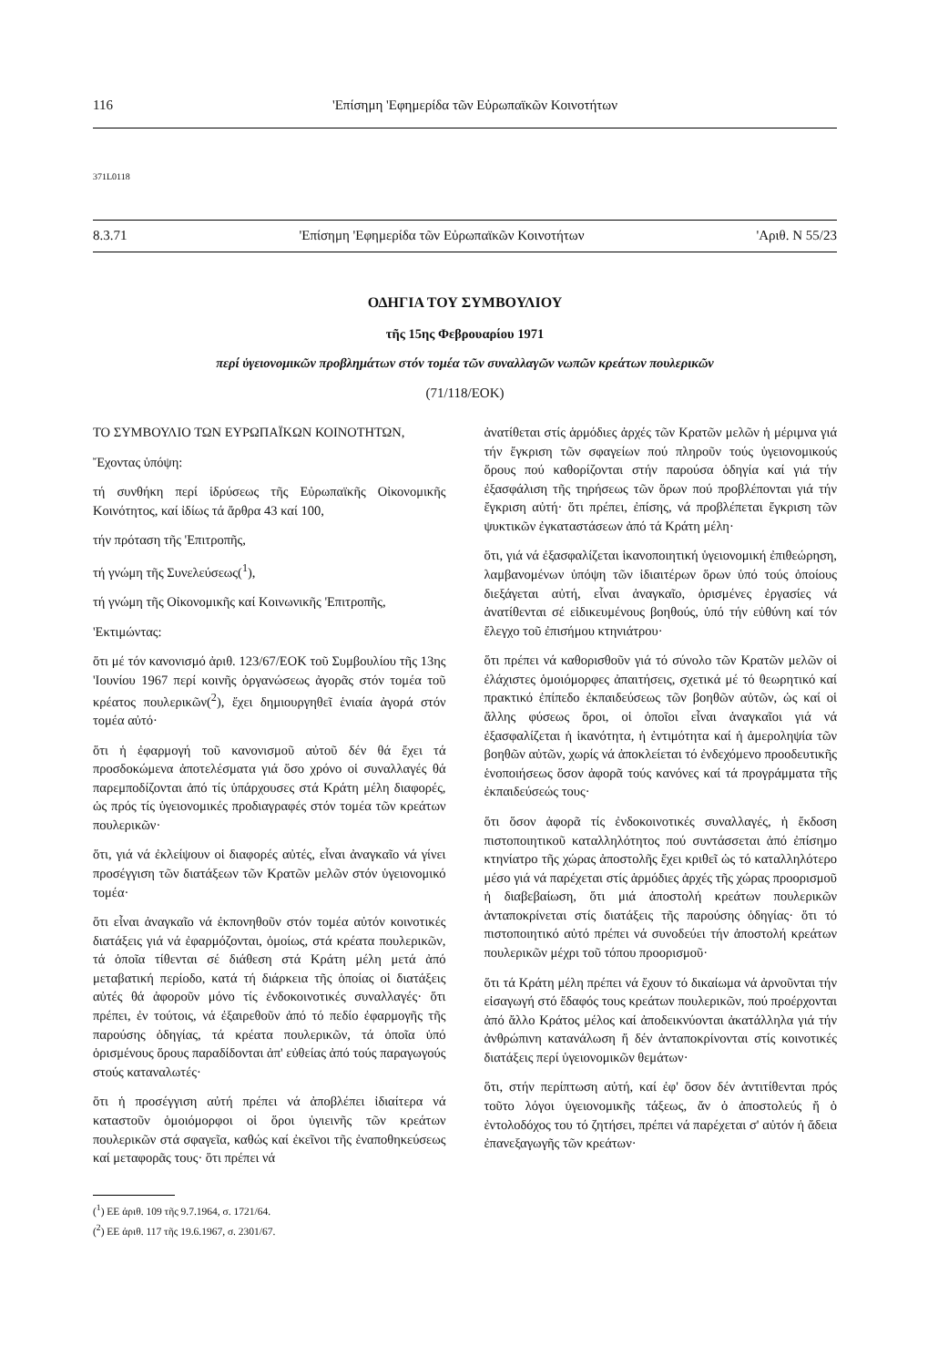116 'Επίσημη 'Εφημερίδα τῶν Εὐρωπαϊκῶν Κοινοτήτων
371L0118
8.3.71 'Επίσημη 'Εφημερίδα τῶν Εὐρωπαϊκῶν Κοινοτήτων 'Αριθ. Ν 55/23
ΟΔΗΓΙΑ ΤΟΥ ΣΥΜΒΟΥΛΙΟΥ
τῆς 15ης Φεβρουαρίου 1971
περί ὑγειονομικῶν προβλημάτων στόν τομέα τῶν συναλλαγῶν νωπῶν κρεάτων πουλερικῶν
(71/118/ΕΟΚ)
ΤΟ ΣΥΜΒΟΥΛΙΟ ΤΩΝ ΕΥΡΩΠΑΪΚΩΝ ΚΟΙΝΟΤΗΤΩΝ,
Ἔχοντας ὑπόψη:
τή συνθήκη περί ἱδρύσεως τῆς Εὐρωπαϊκῆς Οἰκονομικῆς Κοινότητος, καί ἰδίως τά ἄρθρα 43 καί 100,
τήν πρόταση τῆς 'Επιτροπῆς,
τή γνώμη τῆς Συνελεύσεως(<sup>1</sup>),
τή γνώμη τῆς Οἰκονομικῆς καί Κοινωνικῆς 'Επιτροπῆς,
'Εκτιμώντας:
ὅτι μέ τόν κανονισμό ἀριθ. 123/67/ΕΟΚ τοῦ Συμβουλίου τῆς 13ης 'Ιουνίου 1967 περί κοινῆς ὀργανώσεως ἀγορᾶς στόν τομέα τοῦ κρέατος πουλερικῶν(<sup>2</sup>), ἔχει δημιουργηθεῖ ἑνιαία ἀγορά στόν τομέα αὐτό·
ὅτι ἡ ἐφαρμογή τοῦ κανονισμοῦ αὐτοῦ δέν θά ἔχει τά προσδοκώμενα ἀποτελέσματα γιά ὅσο χρόνο οἱ συναλλαγές θά παρεμποδίζονται ἀπό τίς ὑπάρχουσες στά Κράτη μέλη διαφορές, ὡς πρός τίς ὑγειονομικές προδιαγραφές στόν τομέα τῶν κρεάτων πουλερικῶν·
ὅτι, γιά νά ἐκλείψουν οἱ διαφορές αὐτές, εἶναι ἀναγκαῖο νά γίνει προσέγγιση τῶν διατάξεων τῶν Κρατῶν μελῶν στόν ὑγειονομικό τομέα·
ὅτι εἶναι ἀναγκαῖο νά ἐκπονηθοῦν στόν τομέα αὐτόν κοινοτικές διατάξεις γιά νά ἐφαρμόζονται, ὁμοίως, στά κρέατα πουλερικῶν, τά ὁποῖα τίθενται σέ διάθεση στά Κράτη μέλη μετά ἀπό μεταβατική περίοδο, κατά τή διάρκεια τῆς ὁποίας οἱ διατάξεις αὐτές θά ἀφοροῦν μόνο τίς ἐνδοκοινοτικές συναλλαγές· ὅτι πρέπει, ἐν τούτοις, νά ἐξαιρεθοῦν ἀπό τό πεδίο ἐφαρμογῆς τῆς παρούσης ὁδηγίας, τά κρέατα πουλερικῶν, τά ὁποῖα ὑπό ὁρισμένους ὅρους παραδίδονται ἀπ' εὐθείας ἀπό τούς παραγωγούς στούς καταναλωτές·
ὅτι ἡ προσέγγιση αὐτή πρέπει νά ἀποβλέπει ἰδιαίτερα νά καταστοῦν ὁμοιόμορφοι οἱ ὅροι ὑγιεινῆς τῶν κρεάτων πουλερικῶν στά σφαγεῖα, καθώς καί ἐκεῖνοι τῆς ἐναποθηκεύσεως καί μεταφορᾶς τους· ὅτι πρέπει νά
(<sup>1</sup>) ΕΕ ἀριθ. 109 τῆς 9.7.1964, σ. 1721/64.
(<sup>2</sup>) ΕΕ ἀριθ. 117 τῆς 19.6.1967, σ. 2301/67.
ἀνατίθεται στίς ἁρμόδιες ἀρχές τῶν Κρατῶν μελῶν ἡ μέριμνα γιά τήν ἔγκριση τῶν σφαγείων πού πληροῦν τούς ὑγειονομικούς ὅρους πού καθορίζονται στήν παρούσα ὁδηγία καί γιά τήν ἐξασφάλιση τῆς τηρήσεως τῶν ὅρων πού προβλέπονται γιά τήν ἔγκριση αὐτή· ὅτι πρέπει, ἐπίσης, νά προβλέπεται ἔγκριση τῶν ψυκτικῶν ἐγκαταστάσεων ἀπό τά Κράτη μέλη·
ὅτι, γιά νά ἐξασφαλίζεται ἱκανοποιητική ὑγειονομική ἐπιθεώρηση, λαμβανομένων ὑπόψη τῶν ἰδιαιτέρων ὅρων ὑπό τούς ὁποίους διεξάγεται αὐτή, εἶναι ἀναγκαῖο, ὁρισμένες ἐργασίες νά ἀνατίθενται σέ εἰδικευμένους βοηθούς, ὑπό τήν εὐθύνη καί τόν ἔλεγχο τοῦ ἐπισήμου κτηνιάτρου·
ὅτι πρέπει νά καθορισθοῦν γιά τό σύνολο τῶν Κρατῶν μελῶν οἱ ἐλάχιστες ὁμοιόμορφες ἀπαιτήσεις, σχετικά μέ τό θεωρητικό καί πρακτικό ἐπίπεδο ἐκπαιδεύσεως τῶν βοηθῶν αὐτῶν, ὡς καί οἱ ἄλλης φύσεως ὅροι, οἱ ὁποῖοι εἶναι ἀναγκαῖοι γιά νά ἐξασφαλίζεται ἡ ἱκανότητα, ἡ ἐντιμότητα καί ἡ ἀμεροληψία τῶν βοηθῶν αὐτῶν, χωρίς νά ἀποκλείεται τό ἐνδεχόμενο προοδευτικῆς ἑνοποιήσεως ὅσον ἀφορᾶ τούς κανόνες καί τά προγράμματα τῆς ἐκπαιδεύσεώς τους·
ὅτι ὅσον ἀφορᾶ τίς ἐνδοκοινοτικές συναλλαγές, ἡ ἔκδοση πιστοποιητικοῦ καταλληλότητος πού συντάσσεται ἀπό ἐπίσημο κτηνίατρο τῆς χώρας ἀποστολῆς ἔχει κριθεῖ ὡς τό καταλληλότερο μέσο γιά νά παρέχεται στίς ἁρμόδιες ἀρχές τῆς χώρας προορισμοῦ ἡ διαβεβαίωση, ὅτι μιά ἀποστολή κρεάτων πουλερικῶν ἀνταποκρίνεται στίς διατάξεις τῆς παρούσης ὁδηγίας· ὅτι τό πιστοποιητικό αὐτό πρέπει νά συνοδεύει τήν ἀποστολή κρεάτων πουλερικῶν μέχρι τοῦ τόπου προορισμοῦ·
ὅτι τά Κράτη μέλη πρέπει νά ἔχουν τό δικαίωμα νά ἀρνοῦνται τήν εἰσαγωγή στό ἔδαφός τους κρεάτων πουλερικῶν, πού προέρχονται ἀπό ἄλλο Κράτος μέλος καί ἀποδεικνύονται ἀκατάλληλα γιά τήν ἀνθρώπινη κατανάλωση ἤ δέν ἀνταποκρίνονται στίς κοινοτικές διατάξεις περί ὑγειονομικῶν θεμάτων·
ὅτι, στήν περίπτωση αὐτή, καί ἐφ' ὅσον δέν ἀντιτίθενται πρός τοῦτο λόγοι ὑγειονομικῆς τάξεως, ἄν ὁ ἀποστολεύς ἤ ὁ ἐντολοδόχος του τό ζητήσει, πρέπει νά παρέχεται σ' αὐτόν ἡ ἄδεια ἐπανεξαγωγῆς τῶν κρεάτων·